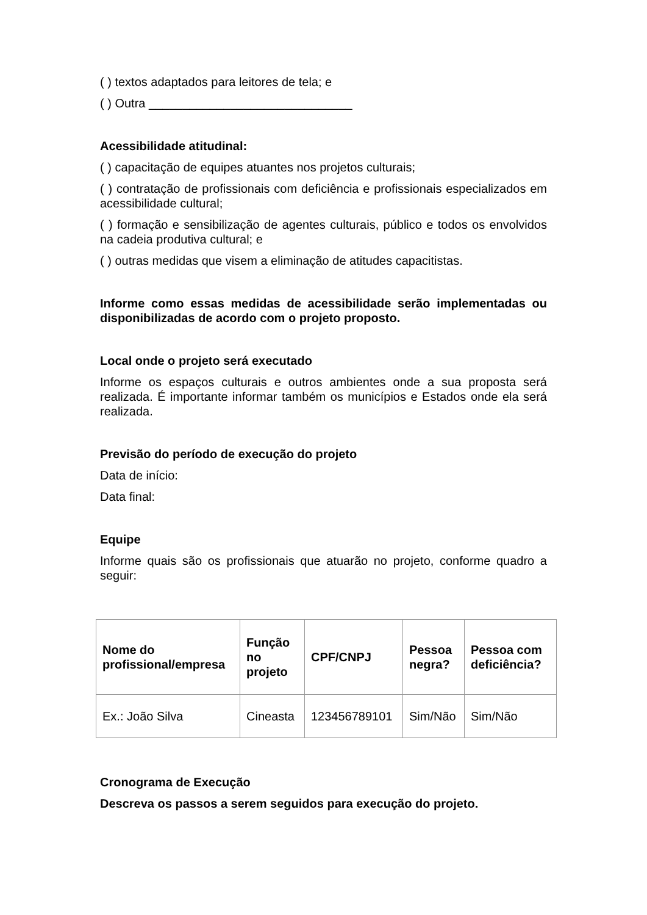( ) textos adaptados para leitores de tela; e
( ) Outra ______________________________
Acessibilidade atitudinal:
( ) capacitação de equipes atuantes nos projetos culturais;
( ) contratação de profissionais com deficiência e profissionais especializados em acessibilidade cultural;
( ) formação e sensibilização de agentes culturais, público e todos os envolvidos na cadeia produtiva cultural; e
( ) outras medidas que visem a eliminação de atitudes capacitistas.
Informe como essas medidas de acessibilidade serão implementadas ou disponibilizadas de acordo com o projeto proposto.
Local onde o projeto será executado
Informe os espaços culturais e outros ambientes onde a sua proposta será realizada. É importante informar também os municípios e Estados onde ela será realizada.
Previsão do período de execução do projeto
Data de início:
Data final:
Equipe
Informe quais são os profissionais que atuarão no projeto, conforme quadro a seguir:
| Nome do profissional/empresa | Função no projeto | CPF/CNPJ | Pessoa negra? | Pessoa com deficiência? |
| --- | --- | --- | --- | --- |
| Ex.: João Silva | Cineasta | 123456789101 | Sim/Não | Sim/Não |
Cronograma de Execução
Descreva os passos a serem seguidos para execução do projeto.